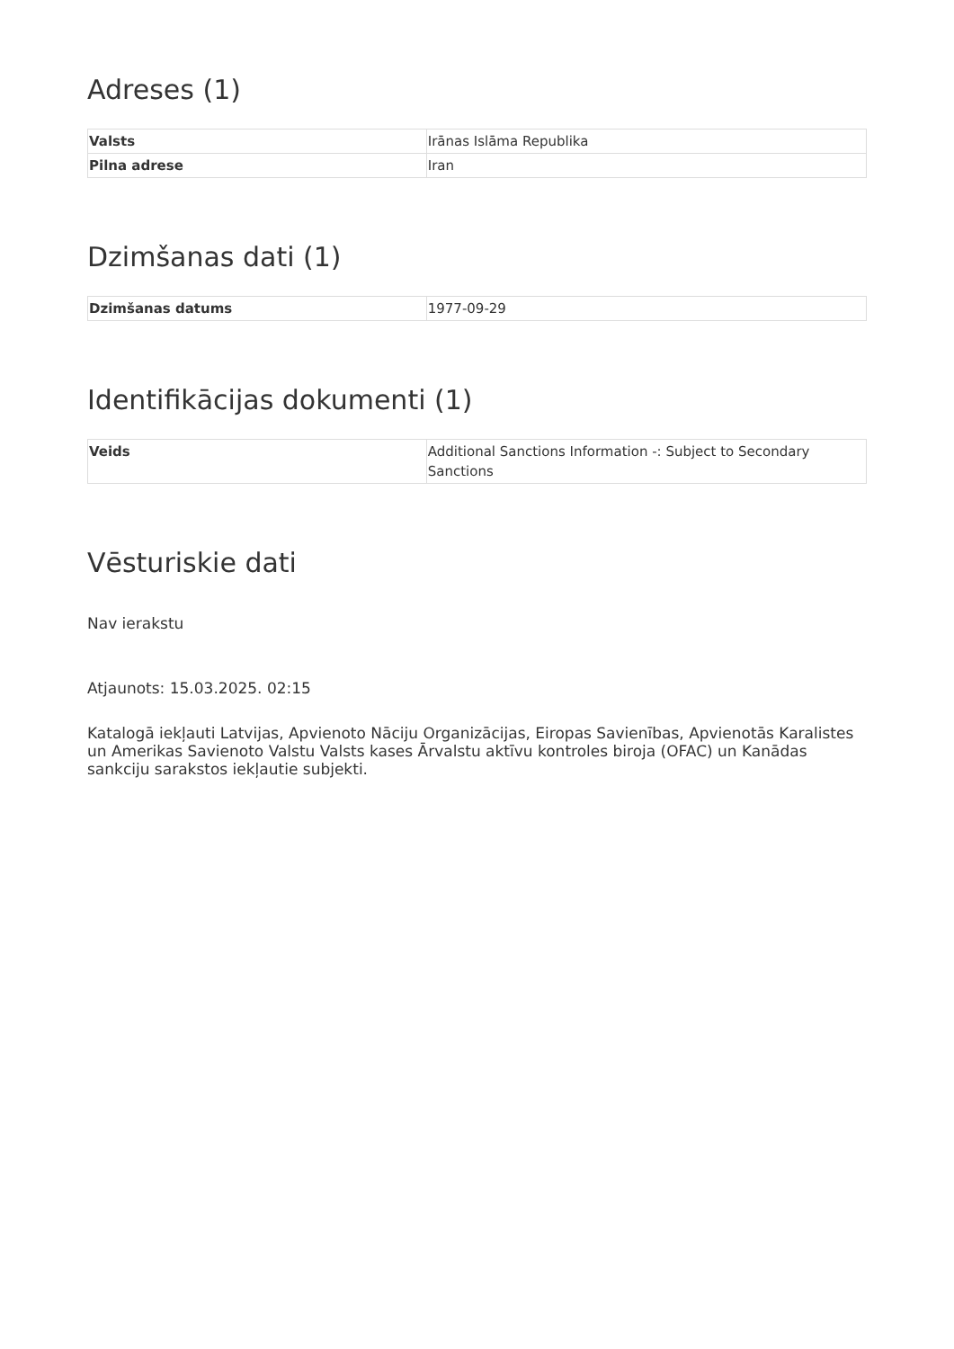Adreses (1)
| Valsts | Irānas Islāma Republika |
| Pilna adrese | Iran |
Dzimšanas dati (1)
| Dzimšanas datums | 1977-09-29 |
Identifikācijas dokumenti (1)
| Veids | Additional Sanctions Information -: Subject to Secondary Sanctions |
Vēsturiskie dati
Nav ierakstu
Atjaunots: 15.03.2025. 02:15
Katalogā iekļauti Latvijas, Apvienoto Nāciju Organizācijas, Eiropas Savienības, Apvienotās Karalistes un Amerikas Savienoto Valstu Valsts kases Ārvalstu aktīvu kontroles biroja (OFAC) un Kanādas sankciju sarakstos iekļautie subjekti.